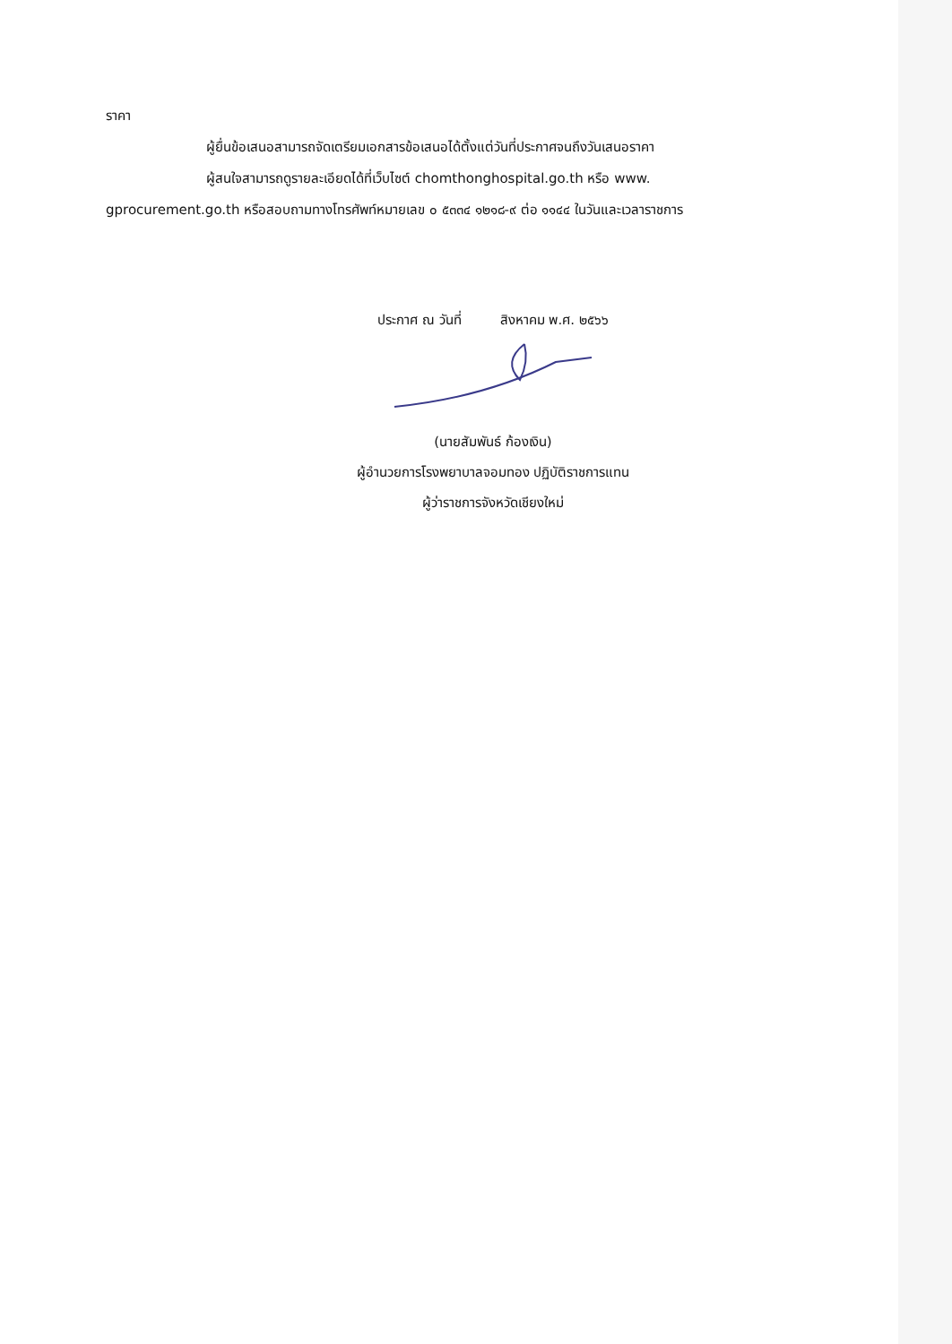ราคา
ผู้ยื่นข้อเสนอสามารถจัดเตรียมเอกสารข้อเสนอได้ตั้งแต่วันที่ประกาศจนถึงวันเสนอราคา
ผู้สนใจสามารถดูรายละเอียดได้ที่เว็บไซต์ chomthonghospital.go.th หรือ www. gprocurement.go.th หรือสอบถามทางโทรศัพท์หมายเลข ๐ ๕๓๓๔ ๑๒๑๘-๙ ต่อ ๑๑๔๔ ในวันและเวลาราชการ
ประกาศ ณ วันที่ สิงหาคม พ.ศ. ๒๕๖๖
(นายสัมพันธ์ ก้องเงิน)
ผู้อำนวยการโรงพยาบาลจอมทอง ปฏิบัติราชการแทน
ผู้ว่าราชการจังหวัดเชียงใหม่